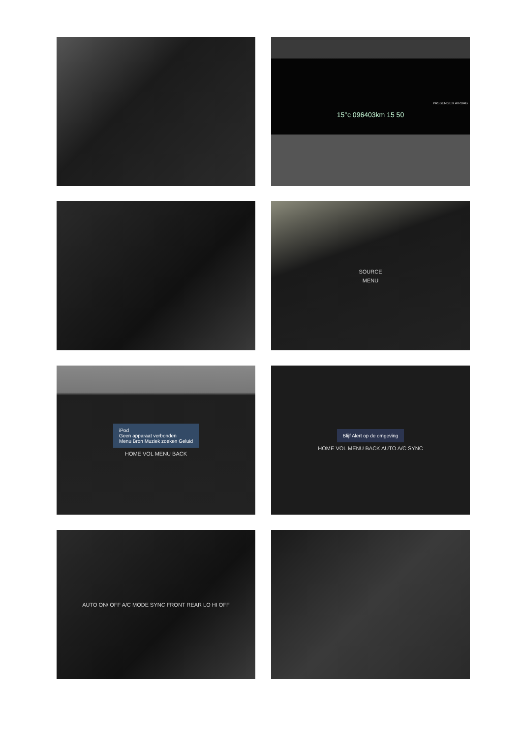PASSENGER AIRBAG
15°c 096403km 15 50
SOURCE
MENU
iPod
Geen apparaat verbonden
Menu Bron Muziek zoeken Geluid
HOME VOL MENU BACK
Blijf Alert op de omgeving
HOME VOL MENU BACK AUTO A/C SYNC
AUTO ON/ OFF A/C MODE SYNC FRONT REAR LO HI OFF